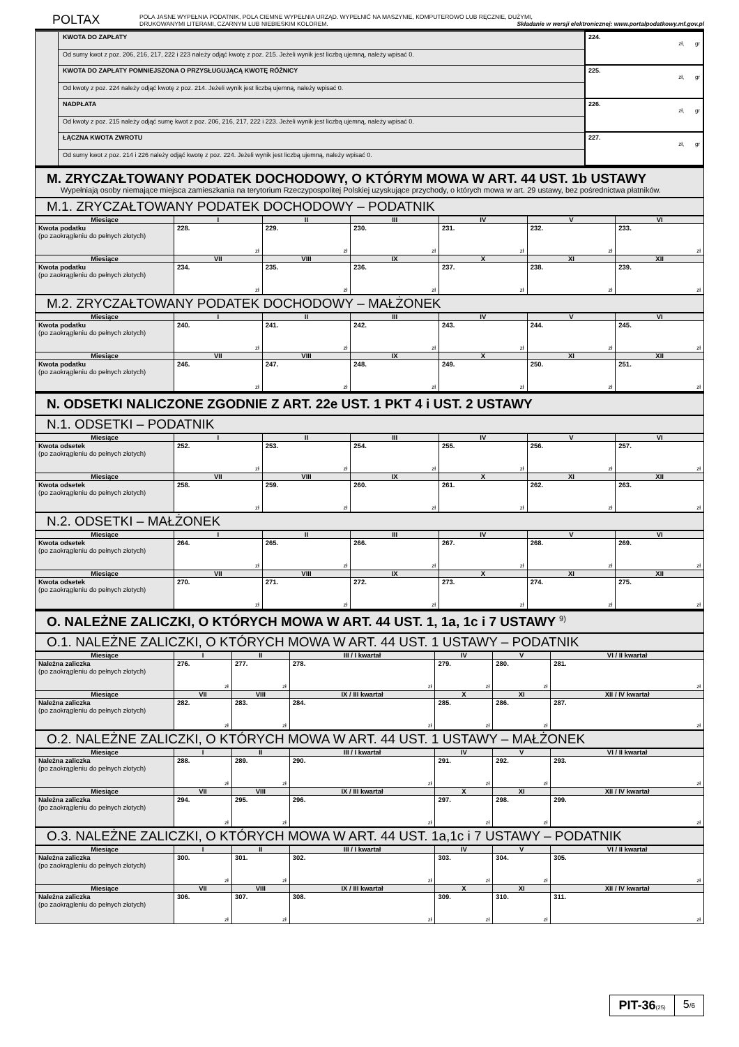POLTAX
POLA JASNE WYPEŁNIA PODATNIK, POLA CIEMNE WYPEŁNIA URZĄD. WYPEŁNIĆ NA MASZYNIE, KOMPUTEROWO LUB RĘCZNIE, DUŻYMI,
DRUKOWANYMI LITERAMI, CZARNYM LUB NIEBIESKIM KOLOREM. Składanie w wersji elektronicznej: www.portalpodatkowy.mf.gov.pl
| | KWOTA DO ZAPŁATY | 224. zł, gr |
| | Od sumy kwot z poz. 206, 216, 217, 222 i 223 należy odjąć kwotę z poz. 215. Jeżeli wynik jest liczbą ujemną, należy wpisać 0. | |
| | KWOTA DO ZAPŁATY POMNIEJSZONA O PRZYSŁUGUJĄCĄ KWOTĘ RÓŻNICY | 225. zł, gr |
| | Od kwoty z poz. 224 należy odjąć kwotę z poz. 214. Jeżeli wynik jest liczbą ujemną, należy wpisać 0. | |
| | NADPŁATA | 226. zł, gr |
| | Od kwoty z poz. 215 należy odjąć sumę kwot z poz. 206, 216, 217, 222 i 223. Jeżeli wynik jest liczbą ujemną, należy wpisać 0. | |
| | ŁĄCZNA KWOTA ZWROTU | 227. zł, gr |
| | Od sumy kwot z poz. 214 i 226 należy odjąć kwotę z poz. 224. Jeżeli wynik jest liczbą ujemną, należy wpisać 0. | |
M. ZRYCZAŁTOWANY PODATEK DOCHODOWY, O KTÓRYM MOWA W ART. 44 UST. 1b USTAWY
Wypełniają osoby niemające miejsca zamieszkania na terytorium Rzeczypospolitej Polskiej uzyskujące przychody, o których mowa w art. 29 ustawy, bez pośrednictwa płatników.
M.1. ZRYCZAŁTOWANY PODATEK DOCHODOWY – PODATNIK
| Miesiące | I | II | III | IV | V | VI |
| --- | --- | --- | --- | --- | --- | --- |
| Kwota podatku (po zaokrągleniu do pełnych złotych) | 228. zł | 229. zł | 230. zł | 231. zł | 232. zł | 233. zł |
| Miesiące | VII | VIII | IX | X | XI | XII |
| Kwota podatku (po zaokrągleniu do pełnych złotych) | 234. zł | 235. zł | 236. zł | 237. zł | 238. zł | 239. zł |
M.2. ZRYCZAŁTOWANY PODATEK DOCHODOWY – MAŁŻONEK
| Miesiące | I | II | III | IV | V | VI |
| --- | --- | --- | --- | --- | --- | --- |
| Kwota podatku (po zaokrągleniu do pełnych złotych) | 240. zł | 241. zł | 242. zł | 243. zł | 244. zł | 245. zł |
| Miesiące | VII | VIII | IX | X | XI | XII |
| Kwota podatku (po zaokrągleniu do pełnych złotych) | 246. zł | 247. zł | 248. zł | 249. zł | 250. zł | 251. zł |
N. ODSETKI NALICZONE ZGODNIE Z ART. 22e UST. 1 PKT 4 i UST. 2 USTAWY
N.1. ODSETKI – PODATNIK
| Miesiące | I | II | III | IV | V | VI |
| --- | --- | --- | --- | --- | --- | --- |
| Kwota odsetek (po zaokrągleniu do pełnych złotych) | 252. zł | 253. zł | 254. zł | 255. zł | 256. zł | 257. zł |
| Miesiące | VII | VIII | IX | X | XI | XII |
| Kwota odsetek (po zaokrągleniu do pełnych złotych) | 258. zł | 259. zł | 260. zł | 261. zł | 262. zł | 263. zł |
N.2. ODSETKI – MAŁŻONEK
| Miesiące | I | II | III | IV | V | VI |
| --- | --- | --- | --- | --- | --- | --- |
| Kwota odsetek (po zaokrągleniu do pełnych złotych) | 264. zł | 265. zł | 266. zł | 267. zł | 268. zł | 269. zł |
| Miesiące | VII | VIII | IX | X | XI | XII |
| Kwota odsetek (po zaokrągleniu do pełnych złotych) | 270. zł | 271. zł | 272. zł | 273. zł | 274. zł | 275. zł |
O. NALEŻNE ZALICZKI, O KTÓRYCH MOWA W ART. 44 UST. 1, 1a, 1c i 7 USTAWY <sup>9)</sup>
O.1. NALEŻNE ZALICZKI, O KTÓRYCH MOWA W ART. 44 UST. 1 USTAWY – PODATNIK
| Miesiące | I | II | III / I kwartał | IV | V | VI / II kwartał |
| --- | --- | --- | --- | --- | --- | --- |
| Należna zaliczka (po zaokrągleniu do pełnych złotych) | 276. zł | 277. zł | 278. zł | 279. zł | 280. zł | 281. zł |
| Miesiące | VII | VIII | IX / III kwartał | X | XI | XII / IV kwartał |
| Należna zaliczka (po zaokrągleniu do pełnych złotych) | 282. zł | 283. zł | 284. zł | 285. zł | 286. zł | 287. zł |
O.2. NALEŻNE ZALICZKI, O KTÓRYCH MOWA W ART. 44 UST. 1 USTAWY – MAŁŻONEK
| Miesiące | I | II | III / I kwartał | IV | V | VI / II kwartał |
| --- | --- | --- | --- | --- | --- | --- |
| Należna zaliczka (po zaokrągleniu do pełnych złotych) | 288. zł | 289. zł | 290. zł | 291. zł | 292. zł | 293. zł |
| Miesiące | VII | VIII | IX / III kwartał | X | XI | XII / IV kwartał |
| Należna zaliczka (po zaokrągleniu do pełnych złotych) | 294. zł | 295. zł | 296. zł | 297. zł | 298. zł | 299. zł |
O.3. NALEŻNE ZALICZKI, O KTÓRYCH MOWA W ART. 44 UST. 1a,1c i 7 USTAWY – PODATNIK
| Miesiące | I | II | III / I kwartał | IV | V | VI / II kwartał |
| --- | --- | --- | --- | --- | --- | --- |
| Należna zaliczka (po zaokrągleniu do pełnych złotych) | 300. zł | 301. zł | 302. zł | 303. zł | 304. zł | 305. zł |
| Miesiące | VII | VIII | IX / III kwartał | X | XI | XII / IV kwartał |
| Należna zaliczka (po zaokrągleniu do pełnych złotych) | 306. zł | 307. zł | 308. zł | 309. zł | 310. zł | 311. zł |
PIT-36(25)
5/6